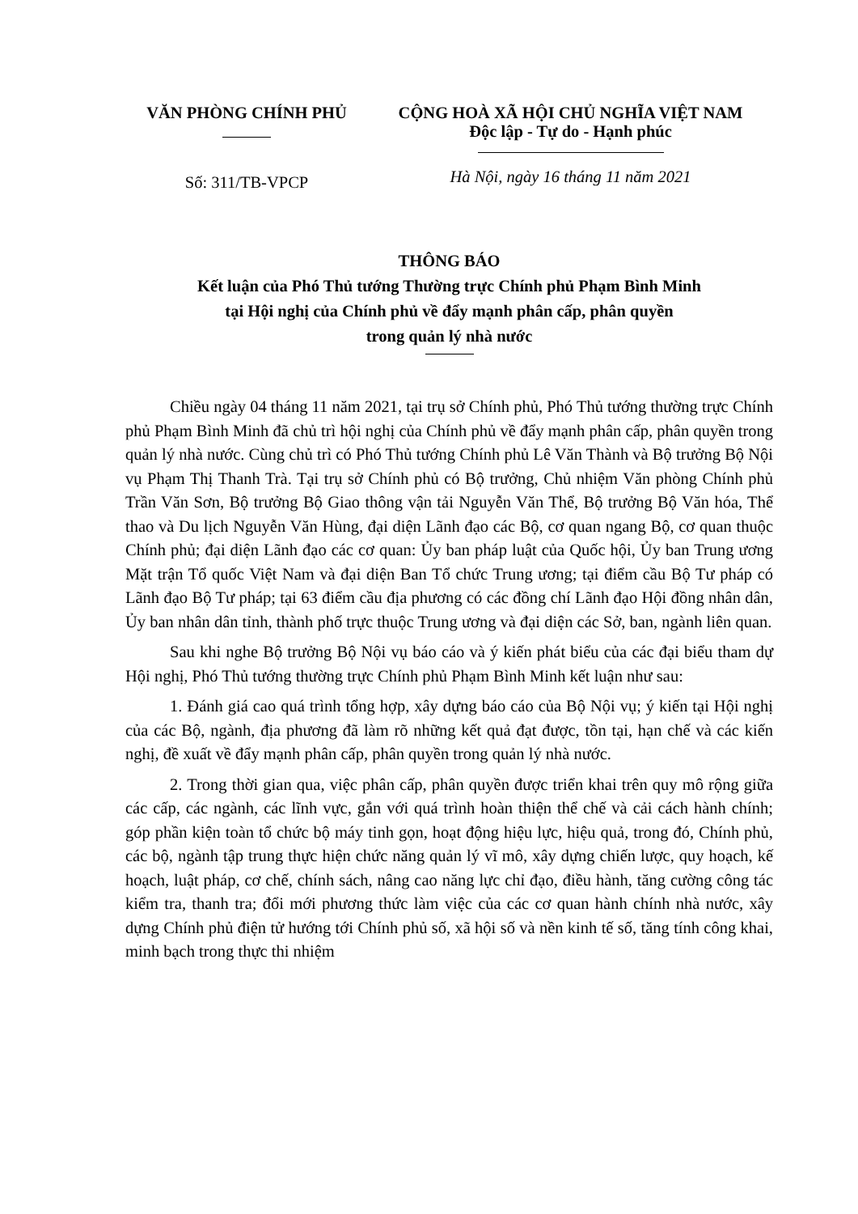VĂN PHÒNG CHÍNH PHỦ
Số: 311/TB-VPCP
CỘNG HOÀ XÃ HỘI CHỦ NGHĨA VIỆT NAM
Độc lập - Tự do - Hạnh phúc
Hà Nội, ngày 16 tháng 11 năm 2021
THÔNG BÁO
Kết luận của Phó Thủ tướng Thường trực Chính phủ Phạm Bình Minh
tại Hội nghị của Chính phủ về đẩy mạnh phân cấp, phân quyền
trong quản lý nhà nước
Chiều ngày 04 tháng 11 năm 2021, tại trụ sở Chính phủ, Phó Thủ tướng thường trực Chính phủ Phạm Bình Minh đã chủ trì hội nghị của Chính phủ về đẩy mạnh phân cấp, phân quyền trong quản lý nhà nước. Cùng chủ trì có Phó Thủ tướng Chính phủ Lê Văn Thành và Bộ trưởng Bộ Nội vụ Phạm Thị Thanh Trà. Tại trụ sở Chính phủ có Bộ trưởng, Chủ nhiệm Văn phòng Chính phủ Trần Văn Sơn, Bộ trưởng Bộ Giao thông vận tải Nguyễn Văn Thể, Bộ trưởng Bộ Văn hóa, Thể thao và Du lịch Nguyễn Văn Hùng, đại diện Lãnh đạo các Bộ, cơ quan ngang Bộ, cơ quan thuộc Chính phủ; đại diện Lãnh đạo các cơ quan: Ủy ban pháp luật của Quốc hội, Ủy ban Trung ương Mặt trận Tổ quốc Việt Nam và đại diện Ban Tổ chức Trung ương; tại điểm cầu Bộ Tư pháp có Lãnh đạo Bộ Tư pháp; tại 63 điểm cầu địa phương có các đồng chí Lãnh đạo Hội đồng nhân dân, Ủy ban nhân dân tỉnh, thành phố trực thuộc Trung ương và đại diện các Sở, ban, ngành liên quan.
Sau khi nghe Bộ trưởng Bộ Nội vụ báo cáo và ý kiến phát biểu của các đại biểu tham dự Hội nghị, Phó Thủ tướng thường trực Chính phủ Phạm Bình Minh kết luận như sau:
1. Đánh giá cao quá trình tổng hợp, xây dựng báo cáo của Bộ Nội vụ; ý kiến tại Hội nghị của các Bộ, ngành, địa phương đã làm rõ những kết quả đạt được, tồn tại, hạn chế và các kiến nghị, đề xuất về đẩy mạnh phân cấp, phân quyền trong quản lý nhà nước.
2. Trong thời gian qua, việc phân cấp, phân quyền được triển khai trên quy mô rộng giữa các cấp, các ngành, các lĩnh vực, gắn với quá trình hoàn thiện thể chế và cải cách hành chính; góp phần kiện toàn tổ chức bộ máy tinh gọn, hoạt động hiệu lực, hiệu quả, trong đó, Chính phủ, các bộ, ngành tập trung thực hiện chức năng quản lý vĩ mô, xây dựng chiến lược, quy hoạch, kế hoạch, luật pháp, cơ chế, chính sách, nâng cao năng lực chỉ đạo, điều hành, tăng cường công tác kiểm tra, thanh tra; đổi mới phương thức làm việc của các cơ quan hành chính nhà nước, xây dựng Chính phủ điện tử hướng tới Chính phủ số, xã hội số và nền kinh tế số, tăng tính công khai, minh bạch trong thực thi nhiệm